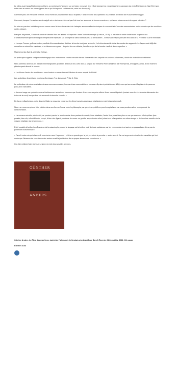Le pilote ayant largué la bombe nucléaire, se contentant d'appuyer sur un levier, ne savait rien, il était ignorant ne croyant sachant, parangon de vertu à la façon du Nazi Eichmann exécutant au mieux les ordres (genre de ce qui lui imposait sa hiérarchie, voire les devançait).
Comment peut-on être aussi instruits en se montrant parallèlement aussi stupides ? telle est l'une des questions essentielles de l'élève de Husserl et Heidegger.
Comment, lorsque l'on est construit malgré soi en instrument du mal paré de tous les atours de la bonne conscience, opérer un retournement du regard salutaire ?
La mise au pas des individus par une course sans fin leur demandant de s'adapter aux nouvelles techniques du moment fait d'eux des somnambules moins vivants que les machines qui les dirigent.
François Meyronnis, Yannick Haenel et Valentin Retz ont appelé « Dispositif » dans Tout est accompli (Grasset, 2019), la bascule de toute réalité dans un processus d'arraisonnement par la technique omniprésente reposant sur un esprit de calcul conduisant à la dévastation – le tournant majeur pouvant être daté de la Première Guerre mondiale.
« Lorsque Truman, précise Anders, accéda à la revendication d'utiliser la bombe tout juste achevée, il s'inclina devant le dictat du monde des appareils. Le Japon avait déjà fait connaître sa volonté de capituler, et ce laboureurs mystes : du point de vue militaire, l'entrée en jeu de la bombe s'avérait donc superflue. »
Mais la bombe était là, et il fallut l'utiliser.
Le philosophe appelle « règne eschatologique des instruments » cette nouvelle ère de l'humanité dans laquelle nous vivons désormais, douée de toute idée d'extériorité.
Nous sommes devenus les pièces interchangeables (Nüsken, dissol-ve des Juifs dans la langue du Troisième Reich analysée par Klemperer), et suppréssables, d'une machine géante ayant devenir le monde.
« Les lèvres d'acier des machines » nous broient en nous donnant l'illusion de nous remplir de félicité.
Les androïdes rêvent-ils de moutons électriques ? se demandait Philip K. Dick.
La profondeur de notre servitude est sans commune mesure, les machines nous maîtrisent ou nous méprisent probablement déjà, nous qui sommes si fragiles et de pauvres puissance calculante.
« Aucune image ne symbolise mieux l'avilissement actuel des hommes que l'instant d'heureuse surprise offerts à ces mortuel épuisés (sortant sous les hurlements allemands des trains de la mort) lorsque leur est annoncée la douche chaude. »
De façon métaphorique, cette douche létale ne cesse de couler sur les êtres humains soumis au totalitarisme machinique et envoyé.
Nous ne mourrons qu'une fois, précise dans une forme d'ironie noire le philosophe, ce qui est un problème pour le capitalisme car nous pendons alors notre pouvoir de consommation.
« La menace actuelle, précise-t-il, ne provient pas de la tension entre deux parties du monde, l'une totalitaire, l'autre libre, mais bien plus en ce que ces deux hémisphères (aux paradis, bien sûr, très différents, ce qui, à bien des égards, continue à creuser un gouffre abyssal entre elles) cherchent à l'acquisition en même temps et de la même manière de la mission totalitaire de la technique. »
Est-il possible d'arrêter le mécanisme de la catastrophe, quand le langage est lui-même vidé de toute substance par les communicants et autres propagandistes d'une parole purement instrumentale ?
« Face à cette voix qui cherche à nous tenter avec l'argument : « Si tu ne prends pas le job, un voisin le prendra », restez sourd. Car cet argument est celui des canailles qui font croire que l'absence de conscience des autres serait la justification de sa propre absence de conscience. »
Oui, faire d'abord taire de toute urgence la voix des canailles en nous.
GÜNTHER
ANDERS
Günther Anders, Le Rêve des machines, traduit de l'allemand, de l'anglais et présenté par Benoît Reverte, éditions Allia, 2022, 144 pages
Éditions Allia